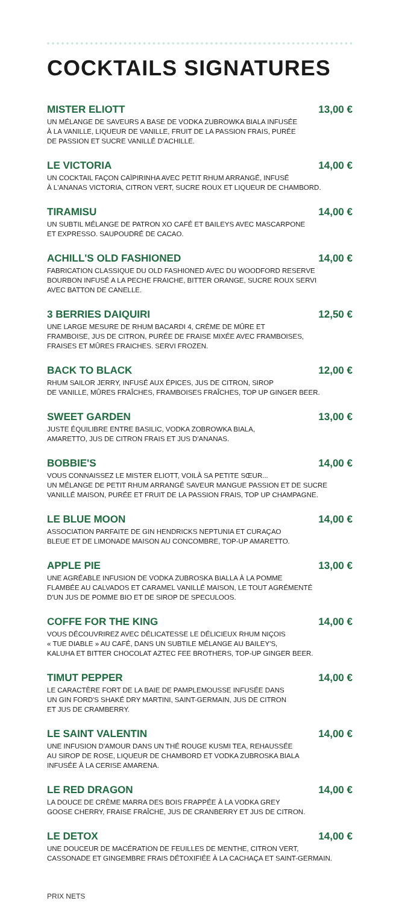COCKTAILS SIGNATURES
MISTER ELIOTT 13,00 €
UN MÉLANGE DE SAVEURS A BASE DE VODKA ZUBROWKA BIALA INFUSÉE
À LA VANILLE, LIQUEUR DE VANILLE, FRUIT DE LA PASSION FRAIS, PURÉE
DE PASSION ET SUCRE VANILLÉ D'ACHILLE.
LE VICTORIA 14,00 €
UN COCKTAIL FAÇON CAÏPIRINHA AVEC PETIT RHUM ARRANGÉ, INFUSÉ
À L'ANANAS VICTORIA, CITRON VERT, SUCRE ROUX ET LIQUEUR DE CHAMBORD.
TIRAMISU 14,00 €
UN SUBTIL MÉLANGE DE PATRON XO CAFÉ ET BAILEYS AVEC MASCARPONE
ET EXPRESSO. SAUPOUDRÉ DE CACAO.
ACHILL'S OLD FASHIONED 14,00 €
FABRICATION CLASSIQUE DU OLD FASHIONED AVEC DU WOODFORD RESERVE
BOURBON INFUSÉ A LA PECHE FRAICHE, BITTER ORANGE, SUCRE ROUX SERVI
AVEC BATTON DE CANELLE.
3 BERRIES DAIQUIRI 12,50 €
UNE LARGE MESURE DE RHUM BACARDI 4, CRÈME DE MÛRE ET
FRAMBOISE, JUS DE CITRON, PURÉE DE FRAISE MIXÉE AVEC FRAMBOISES,
FRAISES ET MÛRES FRAICHES. SERVI FROZEN.
BACK TO BLACK 12,00 €
RHUM SAILOR JERRY, INFUSÉ AUX ÉPICES, JUS DE CITRON, SIROP
DE VANILLE, MÛRES FRAÎCHES, FRAMBOISES FRAÎCHES, TOP UP GINGER BEER.
SWEET GARDEN 13,00 €
JUSTE ÉQUILIBRE ENTRE BASILIC, VODKA ZOBROWKA BIALA,
AMARETTO, JUS DE CITRON FRAIS ET JUS D'ANANAS.
BOBBIE'S 14,00 €
VOUS CONNAISSEZ LE MISTER ELIOTT, VOILÀ SA PETITE SŒUR...
UN MÉLANGE DE PETIT RHUM ARRANGÉ SAVEUR MANGUE PASSION ET DE SUCRE
VANILLÉ MAISON, PURÉE ET FRUIT DE LA PASSION FRAIS, TOP UP CHAMPAGNE.
LE BLUE MOON 14,00 €
ASSOCIATION PARFAITE DE GIN HENDRICKS NEPTUNIA ET CURAÇAO
BLEUE ET DE LIMONADE MAISON AU CONCOMBRE, TOP-UP AMARETTO.
APPLE PIE 13,00 €
UNE AGRÉABLE INFUSION DE VODKA ZUBROSKA BIALLA À LA POMME
FLAMBÉE AU CALVADOS ET CARAMEL VANILLÉ MAISON, LE TOUT AGRÉMENTÉ
D'UN JUS DE POMME BIO ET DE SIROP DE SPECULOOS.
COFFE FOR THE KING 14,00 €
VOUS DÉCOUVRIREZ AVEC DÉLICATESSE LE DÉLICIEUX RHUM NIÇOIS
« TUE DIABLE » AU CAFÉ, DANS UN SUBTILE MÉLANGE AU BAILEY'S,
KALUHA ET BITTER CHOCOLAT AZTEC FEE BROTHERS, TOP-UP GINGER BEER.
TIMUT PEPPER 14,00 €
LE CARACTÈRE FORT DE LA BAIE DE PAMPLEMOUSSE INFUSÉE DANS
UN GIN FORD'S SHAKÉ DRY MARTINI, SAINT-GERMAIN, JUS DE CITRON
ET JUS DE CRAMBERRY.
LE SAINT VALENTIN 14,00 €
UNE INFUSION D'AMOUR DANS UN THÉ ROUGE KUSMI TEA, REHAUSSÉE
AU SIROP DE ROSE, LIQUEUR DE CHAMBORD ET VODKA ZUBROSKA BIALA
INFUSÉE À LA CERISE AMARENA.
LE RED DRAGON 14,00 €
LA DOUCE DE CRÈME MARRA DES BOIS FRAPPÉE À LA VODKA GREY
GOOSE CHERRY, FRAISE FRAÎCHE, JUS DE CRANBERRY ET JUS DE CITRON.
LE DETOX 14,00 €
UNE DOUCEUR DE MACÉRATION DE FEUILLES DE MENTHE, CITRON VERT,
CASSONADE ET GINGEMBRE FRAIS DÉTOXIFIÉE À LA CACHAÇA ET SAINT-GERMAIN.
PRIX NETS